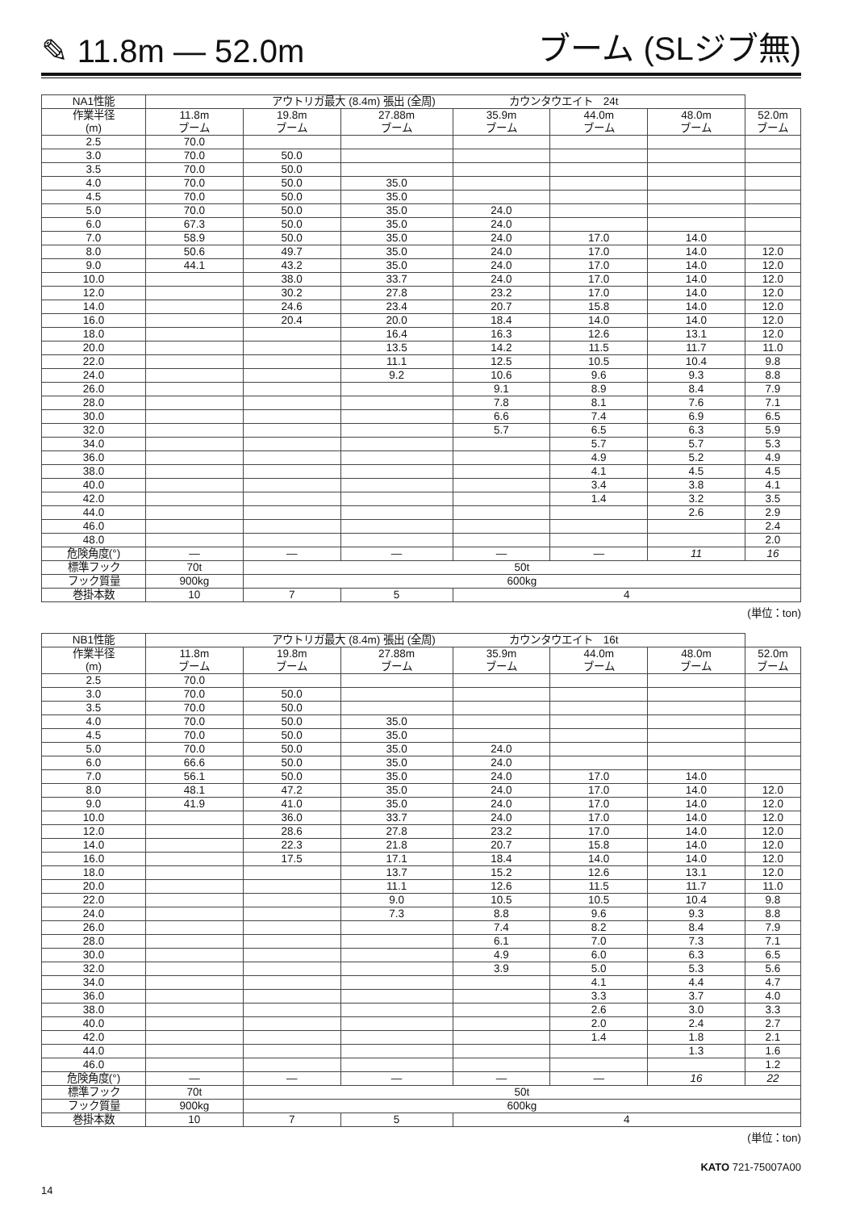✎ 11.8m — 52.0m ブーム (SLジブ無)
| NA1性能 | アウトリガ最大 (8.4m) 張出 (全周) カウンタウエイト 24t | | | | | | |
| 作業半径 (m) | 11.8m ブーム | 19.8m ブーム | 27.88m ブーム | 35.9m ブーム | 44.0m ブーム | 48.0m ブーム | 52.0m ブーム |
| 2.5 | 70.0 | | | | | | |
| 3.0 | 70.0 | 50.0 | | | | | |
| 3.5 | 70.0 | 50.0 | | | | | |
| 4.0 | 70.0 | 50.0 | 35.0 | | | | |
| 4.5 | 70.0 | 50.0 | 35.0 | | | | |
| 5.0 | 70.0 | 50.0 | 35.0 | 24.0 | | | |
| 6.0 | 67.3 | 50.0 | 35.0 | 24.0 | | | |
| 7.0 | 58.9 | 50.0 | 35.0 | 24.0 | 17.0 | 14.0 | |
| 8.0 | 50.6 | 49.7 | 35.0 | 24.0 | 17.0 | 14.0 | 12.0 |
| 9.0 | 44.1 | 43.2 | 35.0 | 24.0 | 17.0 | 14.0 | 12.0 |
| 10.0 | | 38.0 | 33.7 | 24.0 | 17.0 | 14.0 | 12.0 |
| 12.0 | | 30.2 | 27.8 | 23.2 | 17.0 | 14.0 | 12.0 |
| 14.0 | | 24.6 | 23.4 | 20.7 | 15.8 | 14.0 | 12.0 |
| 16.0 | | 20.4 | 20.0 | 18.4 | 14.0 | 14.0 | 12.0 |
| 18.0 | | | 16.4 | 16.3 | 12.6 | 13.1 | 12.0 |
| 20.0 | | | 13.5 | 14.2 | 11.5 | 11.7 | 11.0 |
| 22.0 | | | 11.1 | 12.5 | 10.5 | 10.4 | 9.8 |
| 24.0 | | | 9.2 | 10.6 | 9.6 | 9.3 | 8.8 |
| 26.0 | | | | 9.1 | 8.9 | 8.4 | 7.9 |
| 28.0 | | | | 7.8 | 8.1 | 7.6 | 7.1 |
| 30.0 | | | | 6.6 | 7.4 | 6.9 | 6.5 |
| 32.0 | | | | 5.7 | 6.5 | 6.3 | 5.9 |
| 34.0 | | | | | 5.7 | 5.7 | 5.3 |
| 36.0 | | | | | 4.9 | 5.2 | 4.9 |
| 38.0 | | | | | 4.1 | 4.5 | 4.5 |
| 40.0 | | | | | 3.4 | 3.8 | 4.1 |
| 42.0 | | | | | 1.4 | 3.2 | 3.5 |
| 44.0 | | | | | | 2.6 | 2.9 |
| 46.0 | | | | | | | 2.4 |
| 48.0 | | | | | | | 2.0 |
| 危険角度(°) | — | — | — | — | — | 11 | 16 |
| 標準フック | 70t | 50t | | | | | |
| フック質量 | 900kg | 600kg | | | | | |
| 巻掛本数 | 10 | 7 | 5 | 4 | | | |
(単位：ton)
| NB1性能 | アウトリガ最大 (8.4m) 張出 (全周) カウンタウエイト 16t | | | | | | |
| 作業半径 (m) | 11.8m ブーム | 19.8m ブーム | 27.88m ブーム | 35.9m ブーム | 44.0m ブーム | 48.0m ブーム | 52.0m ブーム |
| 2.5 | 70.0 | | | | | | |
| 3.0 | 70.0 | 50.0 | | | | | |
| 3.5 | 70.0 | 50.0 | | | | | |
| 4.0 | 70.0 | 50.0 | 35.0 | | | | |
| 4.5 | 70.0 | 50.0 | 35.0 | | | | |
| 5.0 | 70.0 | 50.0 | 35.0 | 24.0 | | | |
| 6.0 | 66.6 | 50.0 | 35.0 | 24.0 | | | |
| 7.0 | 56.1 | 50.0 | 35.0 | 24.0 | 17.0 | 14.0 | |
| 8.0 | 48.1 | 47.2 | 35.0 | 24.0 | 17.0 | 14.0 | 12.0 |
| 9.0 | 41.9 | 41.0 | 35.0 | 24.0 | 17.0 | 14.0 | 12.0 |
| 10.0 | | 36.0 | 33.7 | 24.0 | 17.0 | 14.0 | 12.0 |
| 12.0 | | 28.6 | 27.8 | 23.2 | 17.0 | 14.0 | 12.0 |
| 14.0 | | 22.3 | 21.8 | 20.7 | 15.8 | 14.0 | 12.0 |
| 16.0 | | 17.5 | 17.1 | 18.4 | 14.0 | 14.0 | 12.0 |
| 18.0 | | | 13.7 | 15.2 | 12.6 | 13.1 | 12.0 |
| 20.0 | | | 11.1 | 12.6 | 11.5 | 11.7 | 11.0 |
| 22.0 | | | 9.0 | 10.5 | 10.5 | 10.4 | 9.8 |
| 24.0 | | | 7.3 | 8.8 | 9.6 | 9.3 | 8.8 |
| 26.0 | | | | 7.4 | 8.2 | 8.4 | 7.9 |
| 28.0 | | | | 6.1 | 7.0 | 7.3 | 7.1 |
| 30.0 | | | | 4.9 | 6.0 | 6.3 | 6.5 |
| 32.0 | | | | 3.9 | 5.0 | 5.3 | 5.6 |
| 34.0 | | | | | 4.1 | 4.4 | 4.7 |
| 36.0 | | | | | 3.3 | 3.7 | 4.0 |
| 38.0 | | | | | 2.6 | 3.0 | 3.3 |
| 40.0 | | | | | 2.0 | 2.4 | 2.7 |
| 42.0 | | | | | 1.4 | 1.8 | 2.1 |
| 44.0 | | | | | | 1.3 | 1.6 |
| 46.0 | | | | | | | 1.2 |
| 危険角度(°) | — | — | — | — | — | 16 | 22 |
| 標準フック | 70t | 50t | | | | | |
| フック質量 | 900kg | 600kg | | | | | |
| 巻掛本数 | 10 | 7 | 5 | 4 | | | |
(単位：ton)
KATO 721-75007A00
14